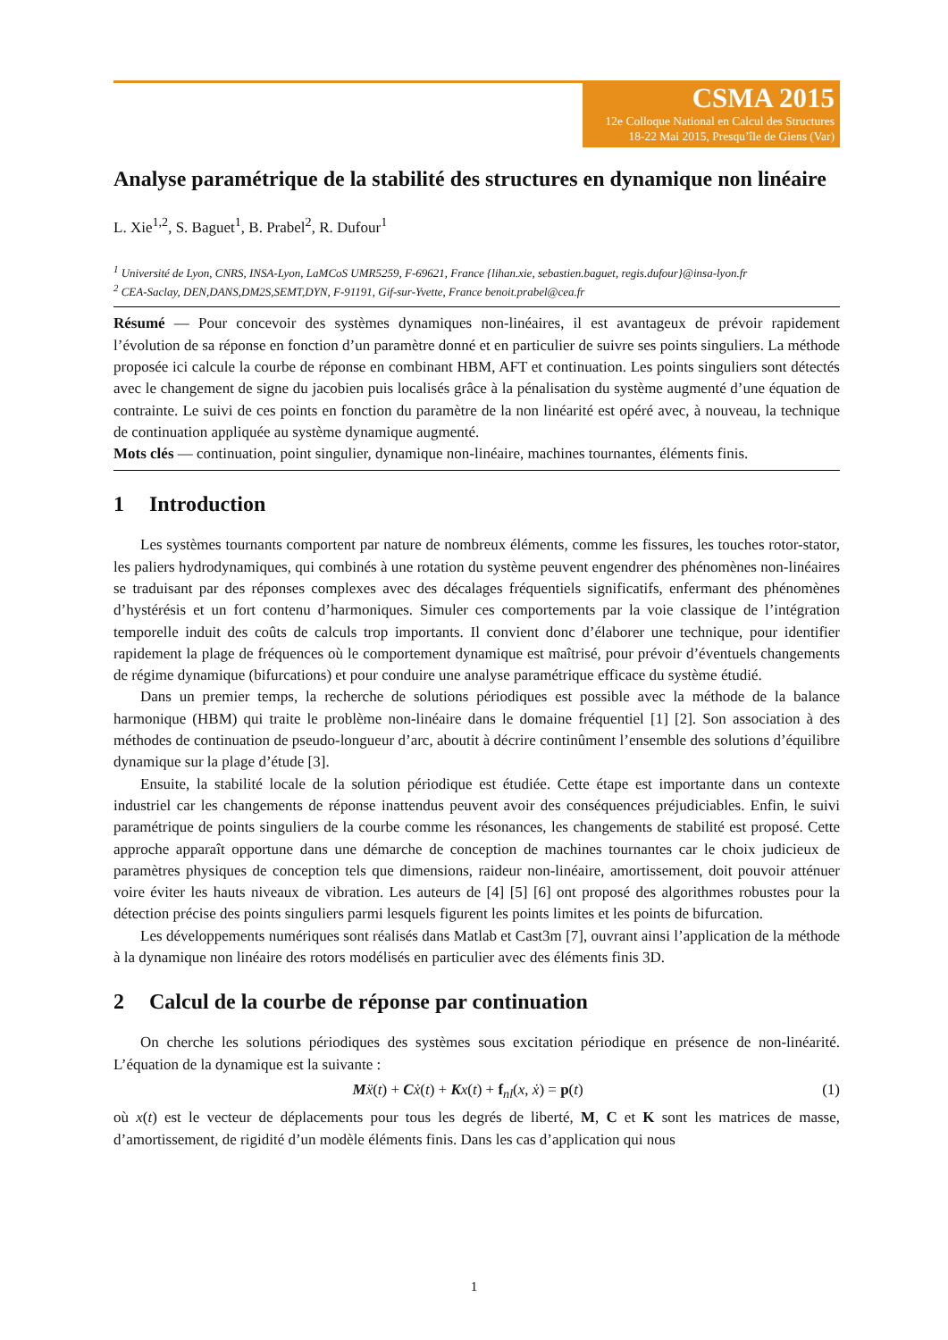CSMA 2015
12e Colloque National en Calcul des Structures
18-22 Mai 2015, Presqu’île de Giens (Var)
Analyse paramétrique de la stabilité des structures en dynamique non linéaire
L. Xie<sup>1,2</sup>, S. Baguet<sup>1</sup>, B. Prabel<sup>2</sup>, R. Dufour<sup>1</sup>
<sup>1</sup> Université de Lyon, CNRS, INSA-Lyon, LaMCoS UMR5259, F-69621, France {lihan.xie, sebastien.baguet, regis.dufour}@insa-lyon.fr
<sup>2</sup> CEA-Saclay, DEN,DANS,DM2S,SEMT,DYN, F-91191, Gif-sur-Yvette, France benoit.prabel@cea.fr
Résumé — Pour concevoir des systèmes dynamiques non-linéaires, il est avantageux de prévoir rapidement l’évolution de sa réponse en fonction d’un paramètre donné et en particulier de suivre ses points singuliers. La méthode proposée ici calcule la courbe de réponse en combinant HBM, AFT et continuation. Les points singuliers sont détectés avec le changement de signe du jacobien puis localisés grâce à la pénalisation du système augmenté d’une équation de contrainte. Le suivi de ces points en fonction du paramètre de la non linéarité est opéré avec, à nouveau, la technique de continuation appliquée au système dynamique augmenté.
Mots clés — continuation, point singulier, dynamique non-linéaire, machines tournantes, éléments finis.
1 Introduction
Les systèmes tournants comportent par nature de nombreux éléments, comme les fissures, les touches rotor-stator, les paliers hydrodynamiques, qui combinés à une rotation du système peuvent engendrer des phénomènes non-linéaires se traduisant par des réponses complexes avec des décalages fréquentiels significatifs, enfermant des phénomènes d’hystérésis et un fort contenu d’harmoniques. Simuler ces comportements par la voie classique de l’intégration temporelle induit des coûts de calculs trop importants. Il convient donc d’élaborer une technique, pour identifier rapidement la plage de fréquences où le comportement dynamique est maîtrisé, pour prévoir d’éventuels changements de régime dynamique (bifurcations) et pour conduire une analyse paramétrique efficace du système étudié.
Dans un premier temps, la recherche de solutions périodiques est possible avec la méthode de la balance harmonique (HBM) qui traite le problème non-linéaire dans le domaine fréquentiel [1] [2]. Son association à des méthodes de continuation de pseudo-longueur d’arc, aboutit à décrire continûment l’ensemble des solutions d’équilibre dynamique sur la plage d’étude [3].
Ensuite, la stabilité locale de la solution périodique est étudiée. Cette étape est importante dans un contexte industriel car les changements de réponse inattendus peuvent avoir des conséquences préjudiciables. Enfin, le suivi paramétrique de points singuliers de la courbe comme les résonances, les changements de stabilité est proposé. Cette approche apparaît opportune dans une démarche de conception de machines tournantes car le choix judicieux de paramètres physiques de conception tels que dimensions, raideur non-linéaire, amortissement, doit pouvoir atténuer voire éviter les hauts niveaux de vibration. Les auteurs de [4] [5] [6] ont proposé des algorithmes robustes pour la détection précise des points singuliers parmi lesquels figurent les points limites et les points de bifurcation.
Les développements numériques sont réalisés dans Matlab et Cast3m [7], ouvrant ainsi l’application de la méthode à la dynamique non linéaire des rotors modélisés en particulier avec des éléments finis 3D.
2 Calcul de la courbe de réponse par continuation
On cherche les solutions périodiques des systèmes sous excitation périodique en présence de non-linéarité. L’équation de la dynamique est la suivante :
Mẍ(t) + Cẋ(t) + Kx(t) + f<sub>nl</sub>(x, ẋ) = p(t) (1)
où x(t) est le vecteur de déplacements pour tous les degrés de liberté, M, C et K sont les matrices de masse, d’amortissement, de rigidité d’un modèle éléments finis. Dans les cas d’application qui nous
1